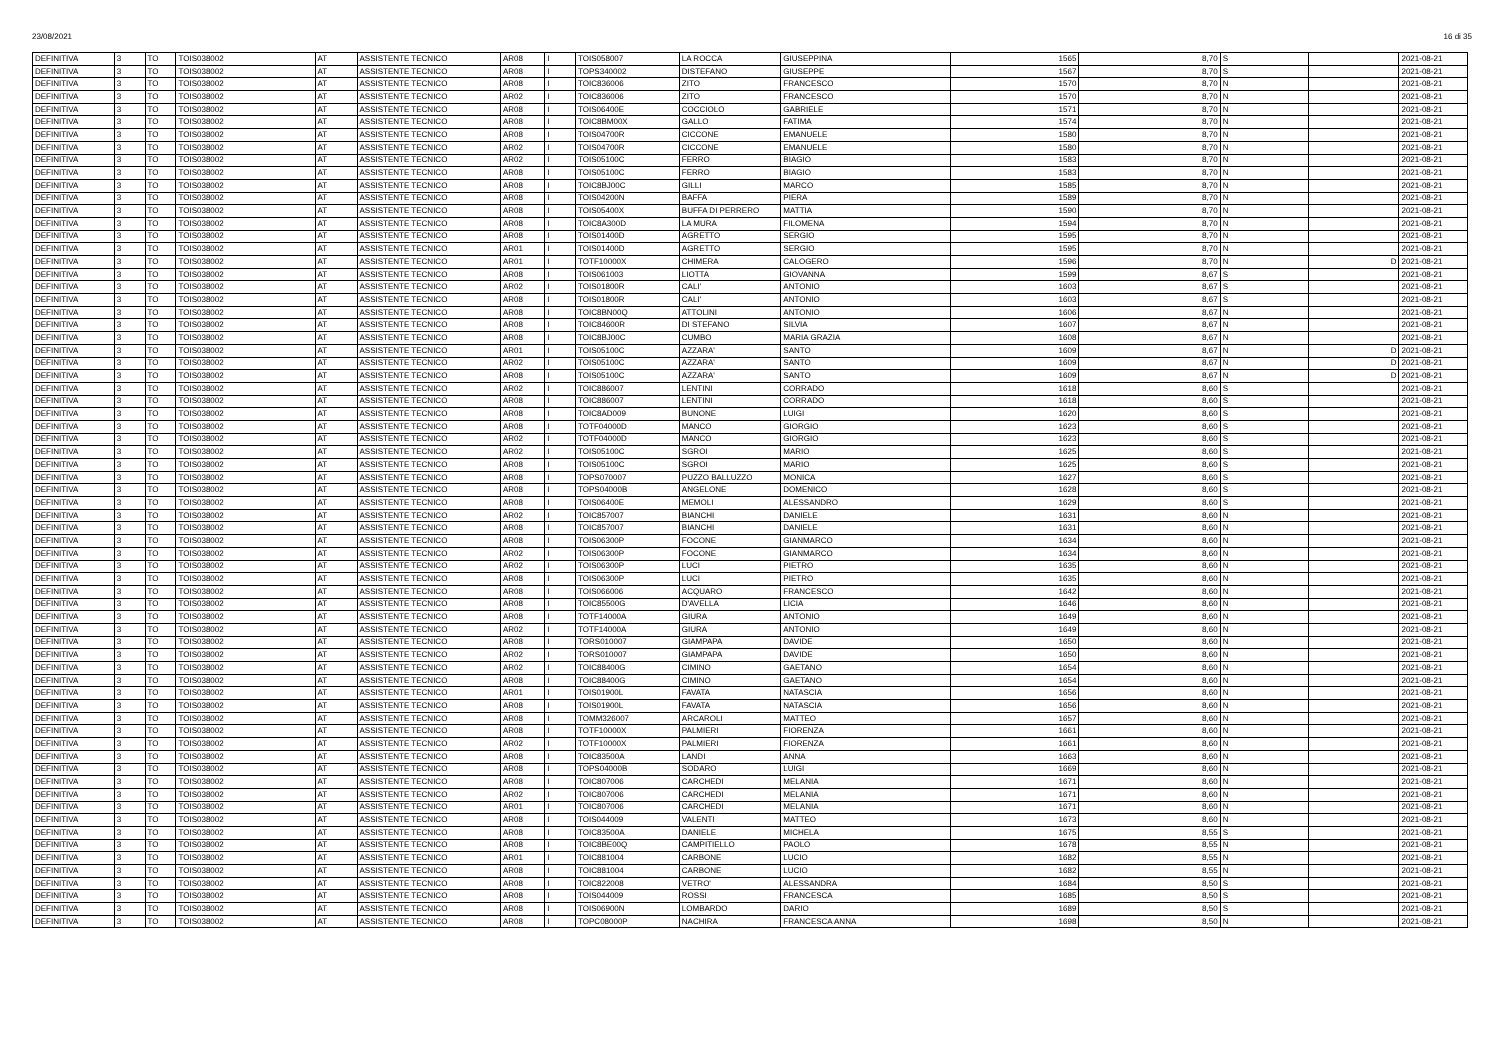23/08/2021 16 di 35
| DEFINITIVA | 3 | TO | TOIS038002 | AT | ASSISTENTE TECNICO | AR08 | I | TOIS058007 | LA ROCCA | GIUSEPPINA | 1565 | 8,70 | S | | 2021-08-21 |
| DEFINITIVA | 3 | TO | TOIS038002 | AT | ASSISTENTE TECNICO | AR08 | I | TOPS340002 | DISTEFANO | GIUSEPPE | 1567 | 8,70 | S | | 2021-08-21 |
| DEFINITIVA | 3 | TO | TOIS038002 | AT | ASSISTENTE TECNICO | AR08 | I | TOIC836006 | ZITO | FRANCESCO | 1570 | 8,70 | N | | 2021-08-21 |
| DEFINITIVA | 3 | TO | TOIS038002 | AT | ASSISTENTE TECNICO | AR02 | I | TOIC836006 | ZITO | FRANCESCO | 1570 | 8,70 | N | | 2021-08-21 |
| DEFINITIVA | 3 | TO | TOIS038002 | AT | ASSISTENTE TECNICO | AR08 | I | TOIS06400E | COCCIOLO | GABRIELE | 1571 | 8,70 | N | | 2021-08-21 |
| DEFINITIVA | 3 | TO | TOIS038002 | AT | ASSISTENTE TECNICO | AR08 | I | TOIC8BM00X | GALLO | FATIMA | 1574 | 8,70 | N | | 2021-08-21 |
| DEFINITIVA | 3 | TO | TOIS038002 | AT | ASSISTENTE TECNICO | AR08 | I | TOIS04700R | CICCONE | EMANUELE | 1580 | 8,70 | N | | 2021-08-21 |
| DEFINITIVA | 3 | TO | TOIS038002 | AT | ASSISTENTE TECNICO | AR02 | I | TOIS04700R | CICCONE | EMANUELE | 1580 | 8,70 | N | | 2021-08-21 |
| DEFINITIVA | 3 | TO | TOIS038002 | AT | ASSISTENTE TECNICO | AR02 | I | TOIS05100C | FERRO | BIAGIO | 1583 | 8,70 | N | | 2021-08-21 |
| DEFINITIVA | 3 | TO | TOIS038002 | AT | ASSISTENTE TECNICO | AR08 | I | TOIS05100C | FERRO | BIAGIO | 1583 | 8,70 | N | | 2021-08-21 |
| DEFINITIVA | 3 | TO | TOIS038002 | AT | ASSISTENTE TECNICO | AR08 | I | TOIC8BJ00C | GILLI | MARCO | 1585 | 8,70 | N | | 2021-08-21 |
| DEFINITIVA | 3 | TO | TOIS038002 | AT | ASSISTENTE TECNICO | AR08 | I | TOIS04200N | BAFFA | PIERA | 1589 | 8,70 | N | | 2021-08-21 |
| DEFINITIVA | 3 | TO | TOIS038002 | AT | ASSISTENTE TECNICO | AR08 | I | TOIS05400X | BUFFA DI PERRERO | MATTIA | 1590 | 8,70 | N | | 2021-08-21 |
| DEFINITIVA | 3 | TO | TOIS038002 | AT | ASSISTENTE TECNICO | AR08 | I | TOIC8A300D | LA MURA | FILOMENA | 1594 | 8,70 | N | | 2021-08-21 |
| DEFINITIVA | 3 | TO | TOIS038002 | AT | ASSISTENTE TECNICO | AR08 | I | TOIS01400D | AGRETTO | SERGIO | 1595 | 8,70 | N | | 2021-08-21 |
| DEFINITIVA | 3 | TO | TOIS038002 | AT | ASSISTENTE TECNICO | AR01 | I | TOIS01400D | AGRETTO | SERGIO | 1595 | 8,70 | N | | 2021-08-21 |
| DEFINITIVA | 3 | TO | TOIS038002 | AT | ASSISTENTE TECNICO | AR01 | I | TOTF10000X | CHIMERA | CALOGERO | 1596 | 8,70 | N | D | 2021-08-21 |
| DEFINITIVA | 3 | TO | TOIS038002 | AT | ASSISTENTE TECNICO | AR08 | I | TOIS061003 | LIOTTA | GIOVANNA | 1599 | 8,67 | S | | 2021-08-21 |
| DEFINITIVA | 3 | TO | TOIS038002 | AT | ASSISTENTE TECNICO | AR02 | I | TOIS01800R | CALI' | ANTONIO | 1603 | 8,67 | S | | 2021-08-21 |
| DEFINITIVA | 3 | TO | TOIS038002 | AT | ASSISTENTE TECNICO | AR08 | I | TOIS01800R | CALI' | ANTONIO | 1603 | 8,67 | S | | 2021-08-21 |
| DEFINITIVA | 3 | TO | TOIS038002 | AT | ASSISTENTE TECNICO | AR08 | I | TOIC8BN00Q | ATTOLINI | ANTONIO | 1606 | 8,67 | N | | 2021-08-21 |
| DEFINITIVA | 3 | TO | TOIS038002 | AT | ASSISTENTE TECNICO | AR08 | I | TOIC84600R | DI STEFANO | SILVIA | 1607 | 8,67 | N | | 2021-08-21 |
| DEFINITIVA | 3 | TO | TOIS038002 | AT | ASSISTENTE TECNICO | AR08 | I | TOIC8BJ00C | CUMBO | MARIA GRAZIA | 1608 | 8,67 | N | | 2021-08-21 |
| DEFINITIVA | 3 | TO | TOIS038002 | AT | ASSISTENTE TECNICO | AR01 | I | TOIS05100C | AZZARA' | SANTO | 1609 | 8,67 | N | D | 2021-08-21 |
| DEFINITIVA | 3 | TO | TOIS038002 | AT | ASSISTENTE TECNICO | AR02 | I | TOIS05100C | AZZARA' | SANTO | 1609 | 8,67 | N | D | 2021-08-21 |
| DEFINITIVA | 3 | TO | TOIS038002 | AT | ASSISTENTE TECNICO | AR08 | I | TOIS05100C | AZZARA' | SANTO | 1609 | 8,67 | N | D | 2021-08-21 |
| DEFINITIVA | 3 | TO | TOIS038002 | AT | ASSISTENTE TECNICO | AR02 | I | TOIC886007 | LENTINI | CORRADO | 1618 | 8,60 | S | | 2021-08-21 |
| DEFINITIVA | 3 | TO | TOIS038002 | AT | ASSISTENTE TECNICO | AR08 | I | TOIC886007 | LENTINI | CORRADO | 1618 | 8,60 | S | | 2021-08-21 |
| DEFINITIVA | 3 | TO | TOIS038002 | AT | ASSISTENTE TECNICO | AR08 | I | TOIC8AD009 | BUNONE | LUIGI | 1620 | 8,60 | S | | 2021-08-21 |
| DEFINITIVA | 3 | TO | TOIS038002 | AT | ASSISTENTE TECNICO | AR08 | I | TOTF04000D | MANCO | GIORGIO | 1623 | 8,60 | S | | 2021-08-21 |
| DEFINITIVA | 3 | TO | TOIS038002 | AT | ASSISTENTE TECNICO | AR02 | I | TOTF04000D | MANCO | GIORGIO | 1623 | 8,60 | S | | 2021-08-21 |
| DEFINITIVA | 3 | TO | TOIS038002 | AT | ASSISTENTE TECNICO | AR02 | I | TOIS05100C | SGROI | MARIO | 1625 | 8,60 | S | | 2021-08-21 |
| DEFINITIVA | 3 | TO | TOIS038002 | AT | ASSISTENTE TECNICO | AR08 | I | TOIS05100C | SGROI | MARIO | 1625 | 8,60 | S | | 2021-08-21 |
| DEFINITIVA | 3 | TO | TOIS038002 | AT | ASSISTENTE TECNICO | AR08 | I | TOPS070007 | PUZZO BALLUZZO | MONICA | 1627 | 8,60 | S | | 2021-08-21 |
| DEFINITIVA | 3 | TO | TOIS038002 | AT | ASSISTENTE TECNICO | AR08 | I | TOPS04000B | ANGELONE | DOMENICO | 1628 | 8,60 | S | | 2021-08-21 |
| DEFINITIVA | 3 | TO | TOIS038002 | AT | ASSISTENTE TECNICO | AR08 | I | TOIS06400E | MEMOLI | ALESSANDRO | 1629 | 8,60 | S | | 2021-08-21 |
| DEFINITIVA | 3 | TO | TOIS038002 | AT | ASSISTENTE TECNICO | AR02 | I | TOIC857007 | BIANCHI | DANIELE | 1631 | 8,60 | N | | 2021-08-21 |
| DEFINITIVA | 3 | TO | TOIS038002 | AT | ASSISTENTE TECNICO | AR08 | I | TOIC857007 | BIANCHI | DANIELE | 1631 | 8,60 | N | | 2021-08-21 |
| DEFINITIVA | 3 | TO | TOIS038002 | AT | ASSISTENTE TECNICO | AR08 | I | TOIS06300P | FOCONE | GIANMARCO | 1634 | 8,60 | N | | 2021-08-21 |
| DEFINITIVA | 3 | TO | TOIS038002 | AT | ASSISTENTE TECNICO | AR02 | I | TOIS06300P | FOCONE | GIANMARCO | 1634 | 8,60 | N | | 2021-08-21 |
| DEFINITIVA | 3 | TO | TOIS038002 | AT | ASSISTENTE TECNICO | AR02 | I | TOIS06300P | LUCI | PIETRO | 1635 | 8,60 | N | | 2021-08-21 |
| DEFINITIVA | 3 | TO | TOIS038002 | AT | ASSISTENTE TECNICO | AR08 | I | TOIS06300P | LUCI | PIETRO | 1635 | 8,60 | N | | 2021-08-21 |
| DEFINITIVA | 3 | TO | TOIS038002 | AT | ASSISTENTE TECNICO | AR08 | I | TOIS066006 | ACQUARO | FRANCESCO | 1642 | 8,60 | N | | 2021-08-21 |
| DEFINITIVA | 3 | TO | TOIS038002 | AT | ASSISTENTE TECNICO | AR08 | I | TOIC85500G | D'AVELLA | LICIA | 1646 | 8,60 | N | | 2021-08-21 |
| DEFINITIVA | 3 | TO | TOIS038002 | AT | ASSISTENTE TECNICO | AR08 | I | TOTF14000A | GIURA | ANTONIO | 1649 | 8,60 | N | | 2021-08-21 |
| DEFINITIVA | 3 | TO | TOIS038002 | AT | ASSISTENTE TECNICO | AR02 | I | TOTF14000A | GIURA | ANTONIO | 1649 | 8,60 | N | | 2021-08-21 |
| DEFINITIVA | 3 | TO | TOIS038002 | AT | ASSISTENTE TECNICO | AR08 | I | TORS010007 | GIAMPAPA | DAVIDE | 1650 | 8,60 | N | | 2021-08-21 |
| DEFINITIVA | 3 | TO | TOIS038002 | AT | ASSISTENTE TECNICO | AR02 | I | TORS010007 | GIAMPAPA | DAVIDE | 1650 | 8,60 | N | | 2021-08-21 |
| DEFINITIVA | 3 | TO | TOIS038002 | AT | ASSISTENTE TECNICO | AR02 | I | TOIC88400G | CIMINO | GAETANO | 1654 | 8,60 | N | | 2021-08-21 |
| DEFINITIVA | 3 | TO | TOIS038002 | AT | ASSISTENTE TECNICO | AR08 | I | TOIC88400G | CIMINO | GAETANO | 1654 | 8,60 | N | | 2021-08-21 |
| DEFINITIVA | 3 | TO | TOIS038002 | AT | ASSISTENTE TECNICO | AR01 | I | TOIS01900L | FAVATA | NATASCIA | 1656 | 8,60 | N | | 2021-08-21 |
| DEFINITIVA | 3 | TO | TOIS038002 | AT | ASSISTENTE TECNICO | AR08 | I | TOIS01900L | FAVATA | NATASCIA | 1656 | 8,60 | N | | 2021-08-21 |
| DEFINITIVA | 3 | TO | TOIS038002 | AT | ASSISTENTE TECNICO | AR08 | I | TOMM326007 | ARCAROLI | MATTEO | 1657 | 8,60 | N | | 2021-08-21 |
| DEFINITIVA | 3 | TO | TOIS038002 | AT | ASSISTENTE TECNICO | AR08 | I | TOTF10000X | PALMIERI | FIORENZA | 1661 | 8,60 | N | | 2021-08-21 |
| DEFINITIVA | 3 | TO | TOIS038002 | AT | ASSISTENTE TECNICO | AR02 | I | TOTF10000X | PALMIERI | FIORENZA | 1661 | 8,60 | N | | 2021-08-21 |
| DEFINITIVA | 3 | TO | TOIS038002 | AT | ASSISTENTE TECNICO | AR08 | I | TOIC83500A | LANDI | ANNA | 1663 | 8,60 | N | | 2021-08-21 |
| DEFINITIVA | 3 | TO | TOIS038002 | AT | ASSISTENTE TECNICO | AR08 | I | TOPS04000B | SODARO | LUIGI | 1669 | 8,60 | N | | 2021-08-21 |
| DEFINITIVA | 3 | TO | TOIS038002 | AT | ASSISTENTE TECNICO | AR08 | I | TOIC807006 | CARCHEDI | MELANIA | 1671 | 8,60 | N | | 2021-08-21 |
| DEFINITIVA | 3 | TO | TOIS038002 | AT | ASSISTENTE TECNICO | AR02 | I | TOIC807006 | CARCHEDI | MELANIA | 1671 | 8,60 | N | | 2021-08-21 |
| DEFINITIVA | 3 | TO | TOIS038002 | AT | ASSISTENTE TECNICO | AR01 | I | TOIC807006 | CARCHEDI | MELANIA | 1671 | 8,60 | N | | 2021-08-21 |
| DEFINITIVA | 3 | TO | TOIS038002 | AT | ASSISTENTE TECNICO | AR08 | I | TOIS044009 | VALENTI | MATTEO | 1673 | 8,60 | N | | 2021-08-21 |
| DEFINITIVA | 3 | TO | TOIS038002 | AT | ASSISTENTE TECNICO | AR08 | I | TOIC83500A | DANIELE | MICHELA | 1675 | 8,55 | S | | 2021-08-21 |
| DEFINITIVA | 3 | TO | TOIS038002 | AT | ASSISTENTE TECNICO | AR08 | I | TOIC8BE00Q | CAMPITIELLO | PAOLO | 1678 | 8,55 | N | | 2021-08-21 |
| DEFINITIVA | 3 | TO | TOIS038002 | AT | ASSISTENTE TECNICO | AR01 | I | TOIC881004 | CARBONE | LUCIO | 1682 | 8,55 | N | | 2021-08-21 |
| DEFINITIVA | 3 | TO | TOIS038002 | AT | ASSISTENTE TECNICO | AR08 | I | TOIC881004 | CARBONE | LUCIO | 1682 | 8,55 | N | | 2021-08-21 |
| DEFINITIVA | 3 | TO | TOIS038002 | AT | ASSISTENTE TECNICO | AR08 | I | TOIC822008 | VETRO' | ALESSANDRA | 1684 | 8,50 | S | | 2021-08-21 |
| DEFINITIVA | 3 | TO | TOIS038002 | AT | ASSISTENTE TECNICO | AR08 | I | TOIS044009 | ROSSI | FRANCESCA | 1685 | 8,50 | S | | 2021-08-21 |
| DEFINITIVA | 3 | TO | TOIS038002 | AT | ASSISTENTE TECNICO | AR08 | I | TOIS06900N | LOMBARDO | DARIO | 1689 | 8,50 | S | | 2021-08-21 |
| DEFINITIVA | 3 | TO | TOIS038002 | AT | ASSISTENTE TECNICO | AR08 | I | TOPC08000P | NACHIRA | FRANCESCA ANNA | 1698 | 8,50 | N | | 2021-08-21 |